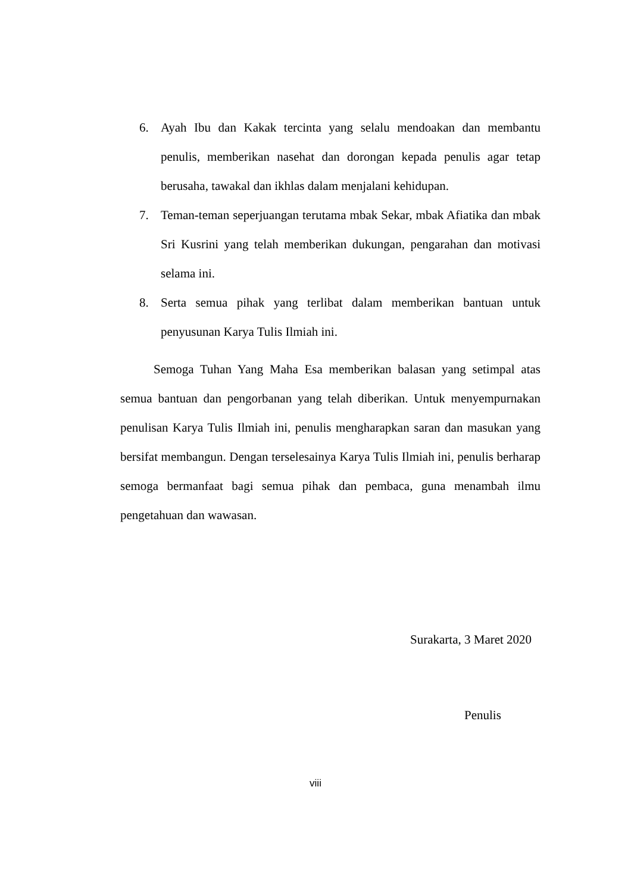6. Ayah Ibu dan Kakak tercinta yang selalu mendoakan dan membantu penulis, memberikan nasehat dan dorongan kepada penulis agar tetap berusaha, tawakal dan ikhlas dalam menjalani kehidupan.
7. Teman-teman seperjuangan terutama mbak Sekar, mbak Afiatika dan mbak Sri Kusrini yang telah memberikan dukungan, pengarahan dan motivasi selama ini.
8. Serta semua pihak yang terlibat dalam memberikan bantuan untuk penyusunan Karya Tulis Ilmiah ini.
Semoga Tuhan Yang Maha Esa memberikan balasan yang setimpal atas semua bantuan dan pengorbanan yang telah diberikan. Untuk menyempurnakan penulisan Karya Tulis Ilmiah ini, penulis mengharapkan saran dan masukan yang bersifat membangun. Dengan terselesainya Karya Tulis Ilmiah ini, penulis berharap semoga bermanfaat bagi semua pihak dan pembaca, guna menambah ilmu pengetahuan dan wawasan.
Surakarta, 3 Maret 2020
Penulis
viii